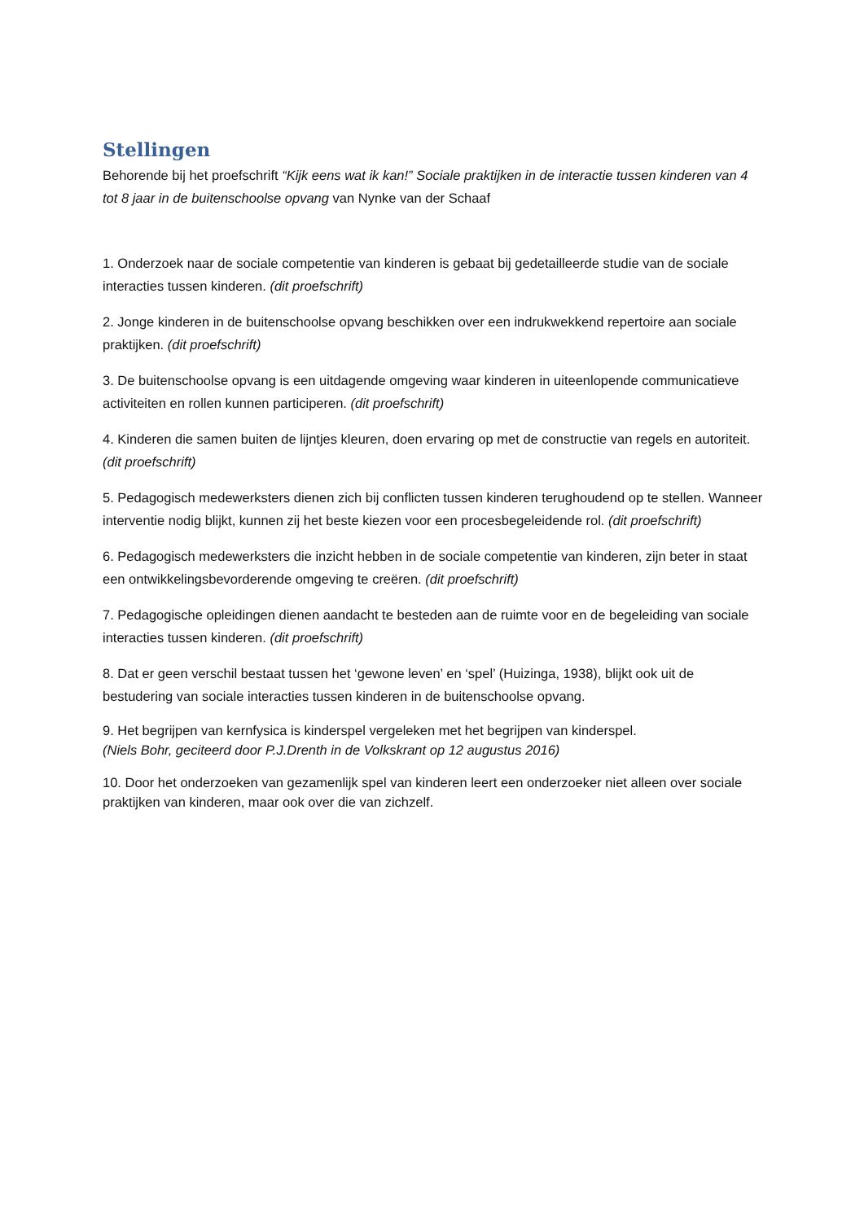Stellingen
Behorende bij het proefschrift “Kijk eens wat ik kan!” Sociale praktijken in de interactie tussen kinderen van 4 tot 8 jaar in de buitenschoolse opvang van Nynke van der Schaaf
1. Onderzoek naar de sociale competentie van kinderen is gebaat bij gedetailleerde studie van de sociale interacties tussen kinderen. (dit proefschrift)
2. Jonge kinderen in de buitenschoolse opvang beschikken over een indrukwekkend repertoire aan sociale praktijken. (dit proefschrift)
3. De buitenschoolse opvang is een uitdagende omgeving waar kinderen in uiteenlopende communicatieve activiteiten en rollen kunnen participeren. (dit proefschrift)
4. Kinderen die samen buiten de lijntjes kleuren, doen ervaring op met de constructie van regels en autoriteit. (dit proefschrift)
5. Pedagogisch medewerksters dienen zich bij conflicten tussen kinderen terughoudend op te stellen. Wanneer interventie nodig blijkt, kunnen zij het beste kiezen voor een procesbegeleidende rol. (dit proefschrift)
6. Pedagogisch medewerksters die inzicht hebben in de sociale competentie van kinderen, zijn beter in staat een ontwikkelingsbevorderende omgeving te creëren. (dit proefschrift)
7. Pedagogische opleidingen dienen aandacht te besteden aan de ruimte voor en de begeleiding van sociale interacties tussen kinderen. (dit proefschrift)
8. Dat er geen verschil bestaat tussen het ‘gewone leven’ en ‘spel’ (Huizinga, 1938), blijkt ook uit de bestudering van sociale interacties tussen kinderen in de buitenschoolse opvang.
9. Het begrijpen van kernfysica is kinderspel vergeleken met het begrijpen van kinderspel.
(Niels Bohr, geciteerd door P.J.Drenth in de Volkskrant op 12 augustus 2016)
10. Door het onderzoeken van gezamenlijk spel van kinderen leert een onderzoeker niet alleen over sociale praktijken van kinderen, maar ook over die van zichzelf.